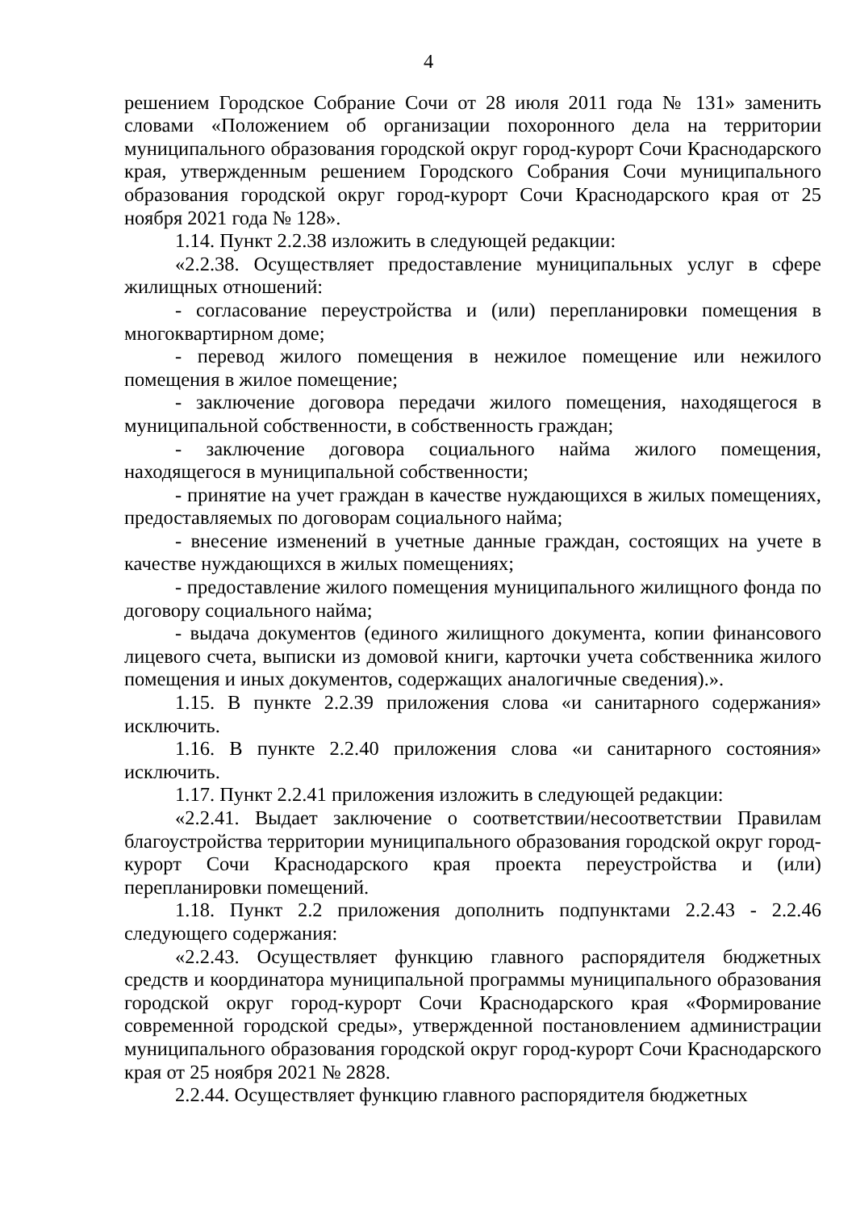4
решением Городское Собрание Сочи от 28 июля 2011 года № 131» заменить словами «Положением об организации похоронного дела на территории муниципального образования городской округ город-курорт Сочи Краснодарского края, утвержденным решением Городского Собрания Сочи муниципального образования городской округ город-курорт Сочи Краснодарского края от 25 ноября 2021 года № 128».
1.14. Пункт 2.2.38 изложить в следующей редакции:
«2.2.38. Осуществляет предоставление муниципальных услуг в сфере жилищных отношений:
- согласование переустройства и (или) перепланировки помещения в многоквартирном доме;
- перевод жилого помещения в нежилое помещение или нежилого помещения в жилое помещение;
- заключение договора передачи жилого помещения, находящегося в муниципальной собственности, в собственность граждан;
- заключение договора социального найма жилого помещения, находящегося в муниципальной собственности;
- принятие на учет граждан в качестве нуждающихся в жилых помещениях, предоставляемых по договорам социального найма;
- внесение изменений в учетные данные граждан, состоящих на учете в качестве нуждающихся в жилых помещениях;
- предоставление жилого помещения муниципального жилищного фонда по договору социального найма;
- выдача документов (единого жилищного документа, копии финансового лицевого счета, выписки из домовой книги, карточки учета собственника жилого помещения и иных документов, содержащих аналогичные сведения).».
1.15. В пункте 2.2.39 приложения слова «и санитарного содержания» исключить.
1.16. В пункте 2.2.40 приложения слова «и санитарного состояния» исключить.
1.17. Пункт 2.2.41 приложения изложить в следующей редакции:
«2.2.41. Выдает заключение о соответствии/несоответствии Правилам благоустройства территории муниципального образования городской округ город-курорт Сочи Краснодарского края проекта переустройства и (или) перепланировки помещений.
1.18. Пункт 2.2 приложения дополнить подпунктами 2.2.43 - 2.2.46 следующего содержания:
«2.2.43. Осуществляет функцию главного распорядителя бюджетных средств и координатора муниципальной программы муниципального образования городской округ город-курорт Сочи Краснодарского края «Формирование современной городской среды», утвержденной постановлением администрации муниципального образования городской округ город-курорт Сочи Краснодарского края от 25 ноября 2021 № 2828.
2.2.44. Осуществляет функцию главного распорядителя бюджетных